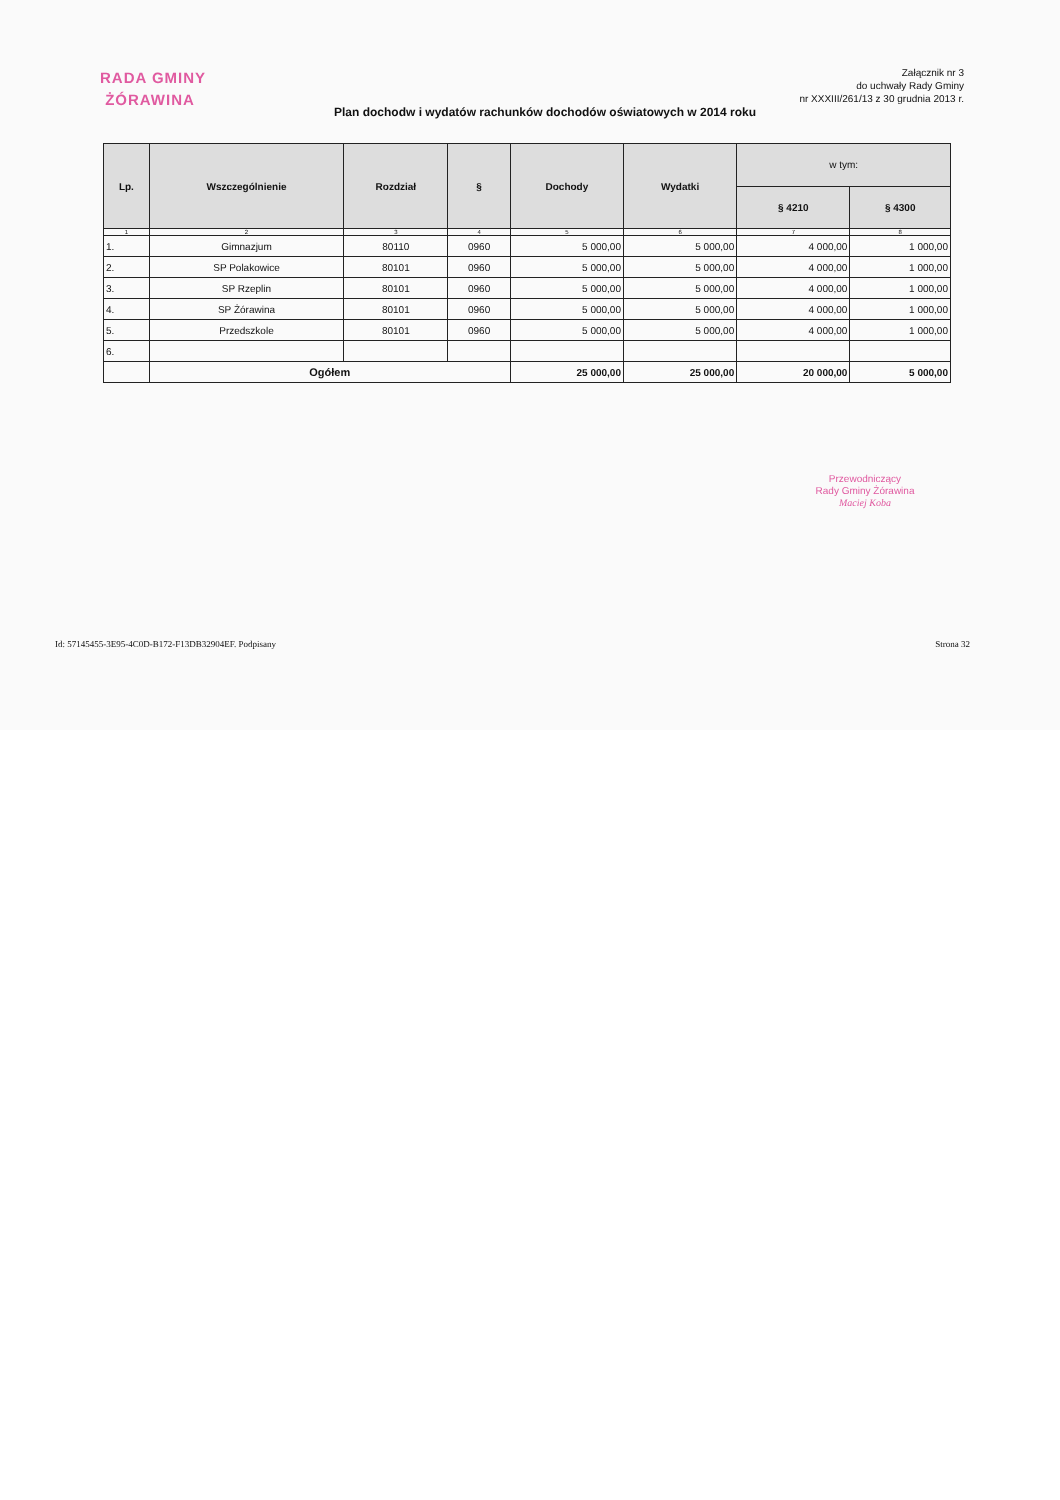Załącznik nr 3
do uchwały Rady Gminy
nr XXXIII/261/13 z 30 grudnia 2013 r.
RADA GMINY
ŻÓRAWINA
Plan dochodw i wydatów rachunków dochodów oświatowych w 2014 roku
| Lp. | Wszczególnienie | Rozdział | § | Dochody | Wydatki | w tym: | |
| --- | --- | --- | --- | --- | --- | --- | --- |
| | | | | | | § 4210 | § 4300 |
| 1 | 2 | 3 | 4 | 5 | 6 | 7 | 8 |
| 1. | Gimnazjum | 80110 | 0960 | 5 000,00 | 5 000,00 | 4 000,00 | 1 000,00 |
| 2. | SP Polakowice | 80101 | 0960 | 5 000,00 | 5 000,00 | 4 000,00 | 1 000,00 |
| 3. | SP Rzeplin | 80101 | 0960 | 5 000,00 | 5 000,00 | 4 000,00 | 1 000,00 |
| 4. | SP Żórawina | 80101 | 0960 | 5 000,00 | 5 000,00 | 4 000,00 | 1 000,00 |
| 5. | Przedszkole | 80101 | 0960 | 5 000,00 | 5 000,00 | 4 000,00 | 1 000,00 |
| 6. | | | | | | | |
| | Ogółem | | | 25 000,00 | 25 000,00 | 20 000,00 | 5 000,00 |
Przewodniczący
Rady Gminy Żórawina
Maciej Koba
Id: 57145455-3E95-4C0D-B172-F13DB32904EF. Podpisany Strona 32